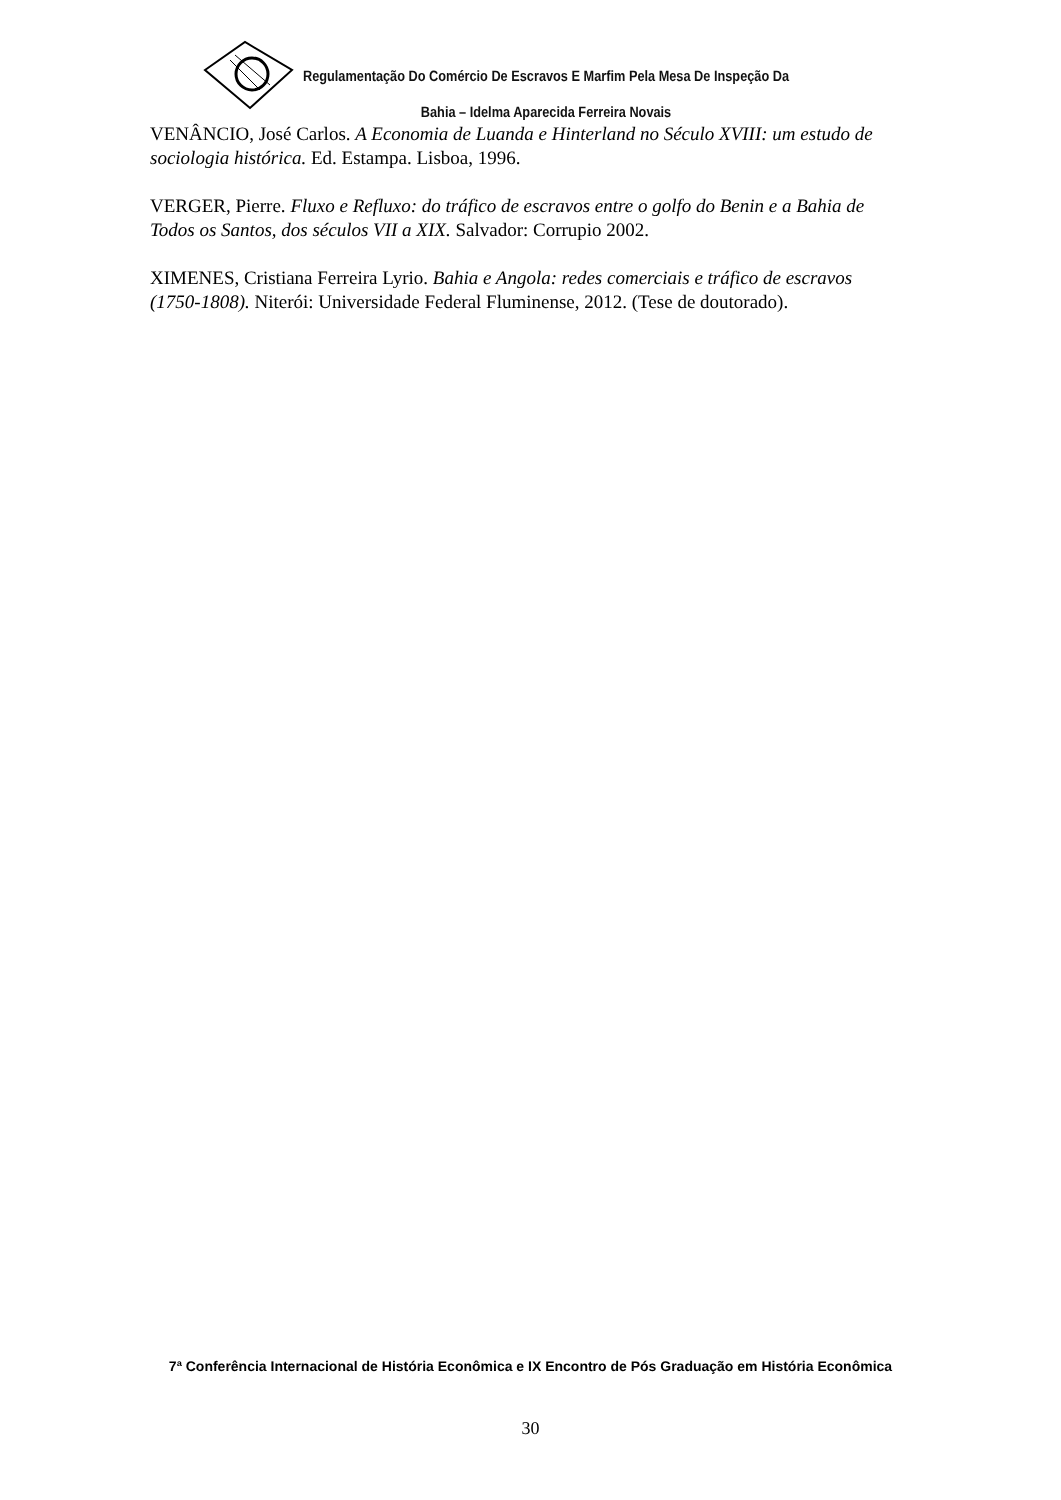Regulamentação Do Comércio De Escravos E Marfim Pela Mesa De Inspeção Da
Bahia – Idelma Aparecida Ferreira Novais
VENÂNCIO, José Carlos. A Economia de Luanda e Hinterland no Século XVIII: um estudo de sociologia histórica. Ed. Estampa. Lisboa, 1996.
VERGER, Pierre. Fluxo e Refluxo: do tráfico de escravos entre o golfo do Benin e a Bahia de Todos os Santos, dos séculos VII a XIX. Salvador: Corrupio 2002.
XIMENES, Cristiana Ferreira Lyrio. Bahia e Angola: redes comerciais e tráfico de escravos (1750-1808). Niterói: Universidade Federal Fluminense, 2012. (Tese de doutorado).
7ª Conferência Internacional de História Econômica e IX Encontro de Pós Graduação em História Econômica
30